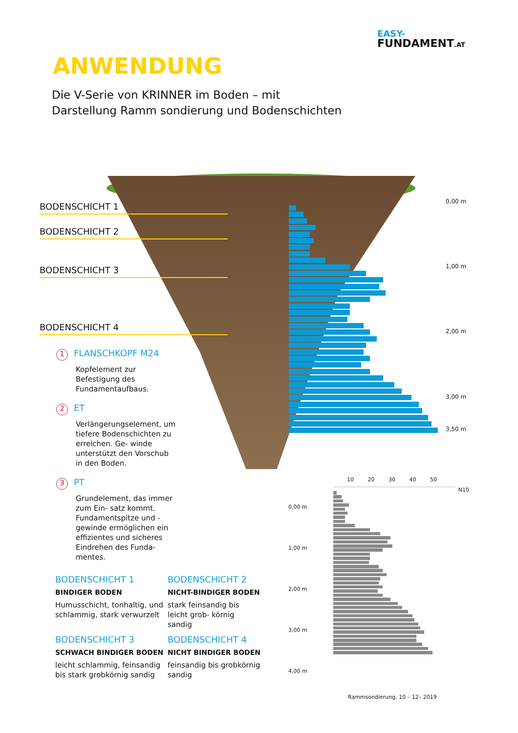EASY-
FUNDAMENT.AT
ANWENDUNG
Die V-Serie von KRINNER im Boden – mit
Darstellung Ramm sondierung und Bodenschichten
BODENSCHICHT 1
BODENSCHICHT 2
BODENSCHICHT 3
BODENSCHICHT 4
0,00 m
1,00 m
2,00 m
3,00 m
3,50 m
1 FLANSCHKOPF M24
Kopfelement zur Befestigung des Fundamentaufbaus.
2 ET
Verlängerungselement, um tiefere Bodenschichten zu erreichen. Ge- winde unterstützt den Vorschub in den Boden.
3 PT
Grundelement, das immer zum Ein- satz kommt. Fundamentspitze und -gewinde ermöglichen ein effizientes und sicheres Eindrehen des Funda- mentes.
BODENSCHICHT 1
BINDIGER BODEN
Humusschicht, tonhaltig, und schlammig, stark verwurzelt
BODENSCHICHT 2
NICHT-BINDIGER BODEN
stark feinsandig bis leicht grob- körnig sandig
BODENSCHICHT 3
SCHWACH BINDIGER BODEN
leicht schlammig, feinsandig bis stark grobkörnig sandig
BODENSCHICHT 4
NICHT BINDIGER BODEN
feinsandig bis grobkörnig sandig
10 20 30 40 50
0,00 m
1,00 m
2,00 m
3,00 m
4,00 m
N10
Rammsondierung, 10 – 12– 2019